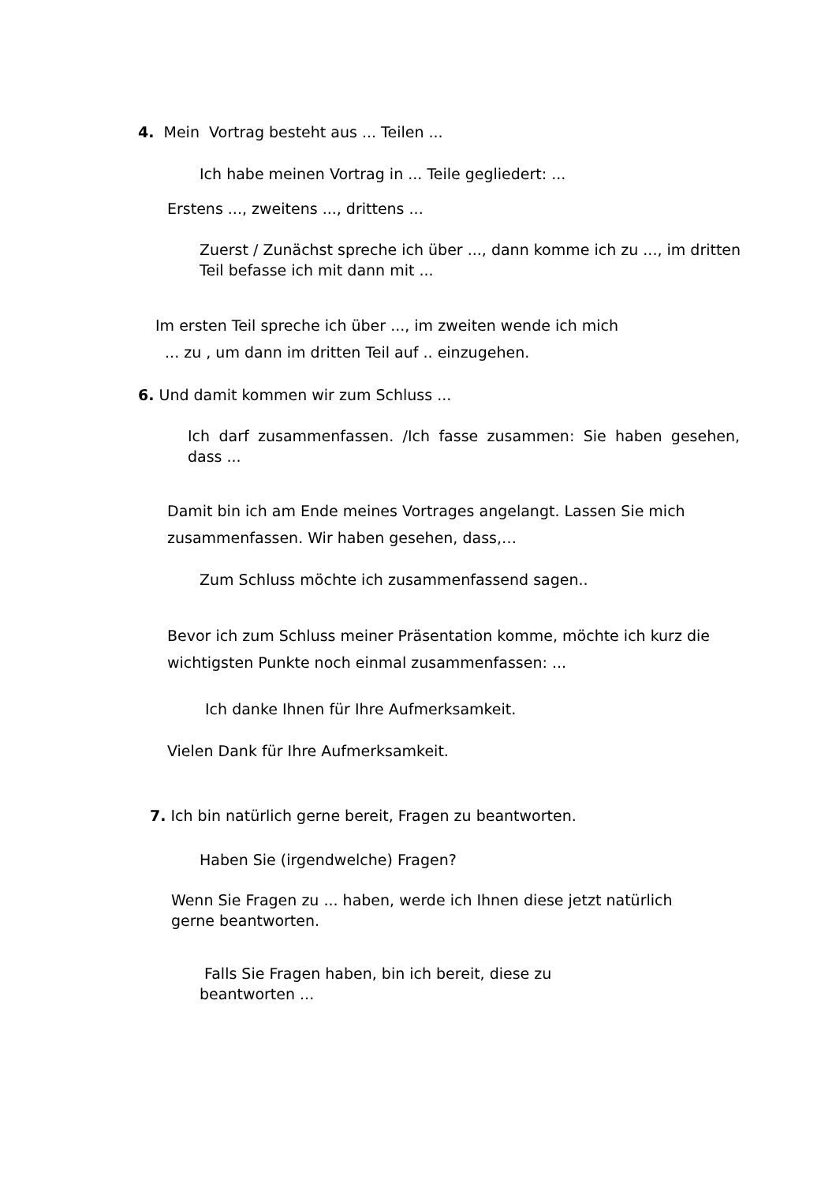4. Mein Vortrag besteht aus ... Teilen ...
Ich habe meinen Vortrag in ... Teile gegliedert: ...
Erstens ..., zweitens ..., drittens ...
Zuerst / Zunächst spreche ich über ..., dann komme ich zu ..., im dritten Teil befasse ich mit dann mit ...
Im ersten Teil spreche ich über ..., im zweiten wende ich mich
... zu , um dann im dritten Teil auf .. einzugehen.
6. Und damit kommen wir zum Schluss ...
Ich darf zusammenfassen. /Ich fasse zusammen: Sie haben gesehen, dass ...
Damit bin ich am Ende meines Vortrages angelangt. Lassen Sie mich zusammenfassen. Wir haben gesehen, dass,…
Zum Schluss möchte ich zusammenfassend sagen..
Bevor ich zum Schluss meiner Präsentation komme, möchte ich kurz die wichtigsten Punkte noch einmal zusammenfassen: ...
Ich danke Ihnen für Ihre Aufmerksamkeit.
Vielen Dank für Ihre Aufmerksamkeit.
7. Ich bin natürlich gerne bereit, Fragen zu beantworten.
Haben Sie (irgendwelche) Fragen?
Wenn Sie Fragen zu ... haben, werde ich Ihnen diese jetzt natürlich gerne beantworten.
Falls Sie Fragen haben, bin ich bereit, diese zu beantworten ...